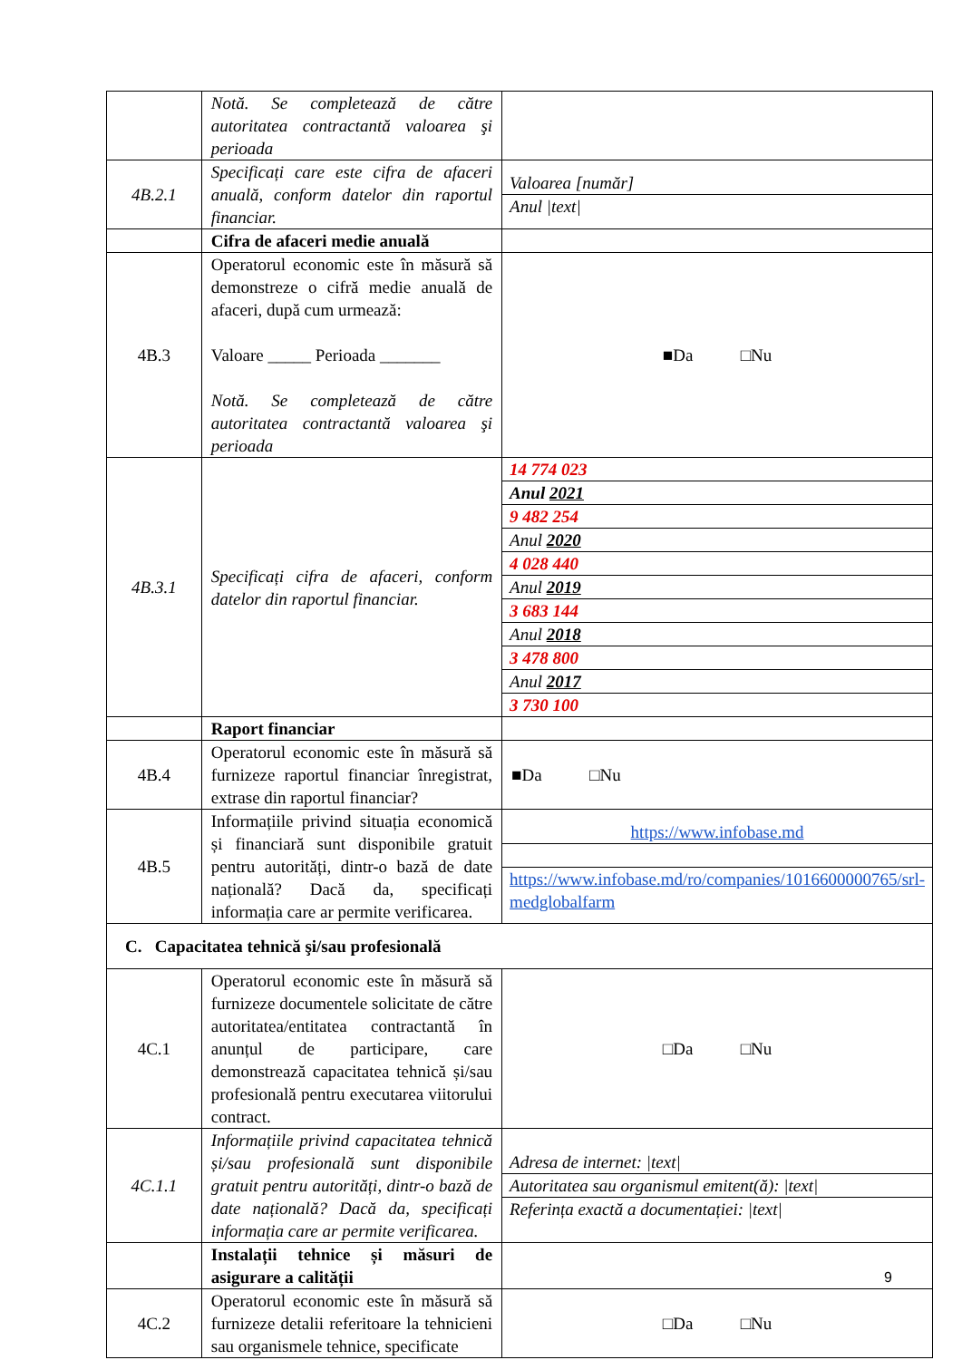| | Notă. Se completează de către autoritatea contractantă valoarea şi perioada | |
| 4B.2.1 | Specificați care este cifra de afaceri anuală, conform datelor din raportul financiar. | / Valoarea [număr] / / Anul /text/ / |
| | Cifra de afaceri medie anuală | |
| 4B.3 | Operatorul economic este în măsură să demonstreze o cifră medie anuală de afaceri, după cum urmează: Valoare _____ Perioada _______ Notă. Se completează de către autoritatea contractantă valoarea şi perioada | ■Da □Nu |
| 4B.3.1 | Specificați cifra de afaceri, conform datelor din raportul financiar. | / 14 774 023 / / Anul 2021 / / 9 482 254 / / Anul 2020 / / 4 028 440 / / Anul 2019 / / 3 683 144 / / Anul 2018 / / 3 478 800 / / Anul 2017 / / 3 730 100 / |
| | Raport financiar | |
| 4B.4 | Operatorul economic este în măsură să furnizeze raportul financiar înregistrat, extrase din raportul financiar? | ■Da □Nu |
| 4B.5 | Informațiile privind situația economică și financiară sunt disponibile gratuit pentru autorități, dintr-o bază de date națională? Dacă da, specificați informația care ar permite verificarea. | / https://www.infobase.md / / https://www.infobase.md/ro/companies/1016600000765/srl-medglobalfarm / |
| C. Capacitatea tehnică şi/sau profesională | | |
| 4C.1 | Operatorul economic este în măsură să furnizeze documentele solicitate de către autoritatea/entitatea contractantă în anunțul de participare, care demonstrează capacitatea tehnică și/sau profesională pentru executarea viitorului contract. | □Da □Nu |
| 4C.1.1 | Informațiile privind capacitatea tehnică și/sau profesională sunt disponibile gratuit pentru autorități, dintr-o bază de date națională? Dacă da, specificați informația care ar permite verificarea. | / Adresa de internet: /text/ / / Autoritatea sau organismul emitent(ă): /text/ / / Referința exactă a documentației: /text/ / |
| | Instalații tehnice și măsuri de asigurare a calității | |
| 4C.2 | Operatorul economic este în măsură să furnizeze detalii referitoare la tehnicieni sau organismele tehnice, specificate | □Da □Nu |
9